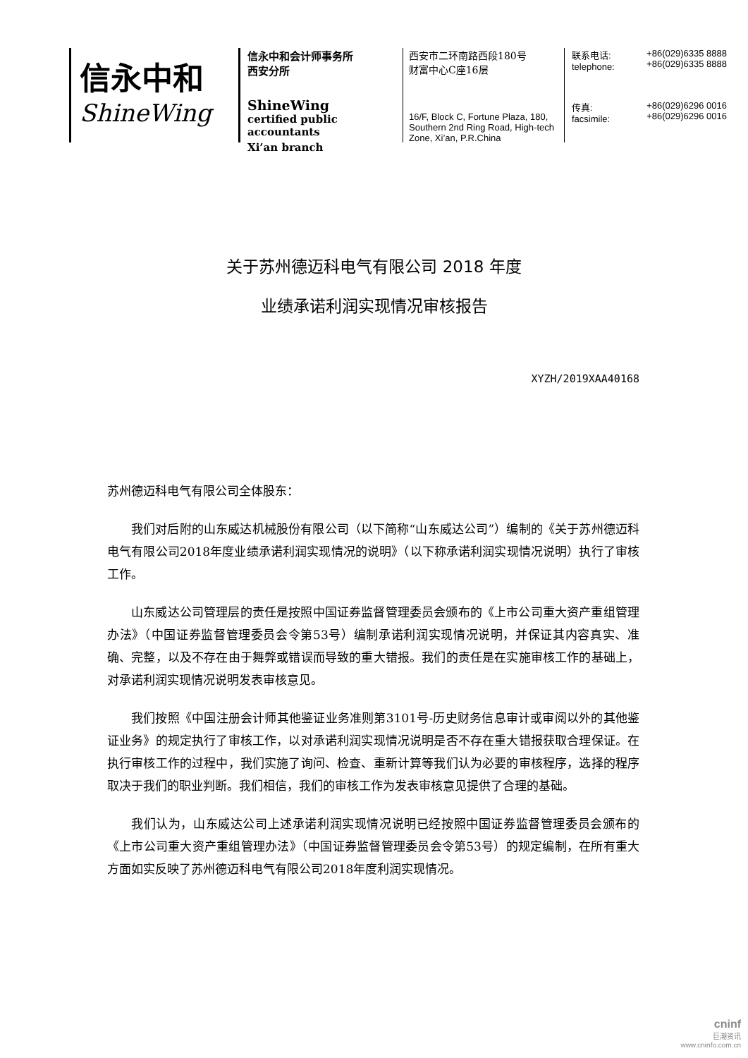信永中和
ShineWing
信永中和会计师事务所
西安分所
ShineWing
certified public accountants
Xi’an branch
西安市二环南路西段180号
财富中心C座16层
16/F, Block C, Fortune Plaza, 180, Southern 2nd Ring Road, High-tech Zone, Xi’an, P.R.China
联系电话:
telephone: +86(029)6335 8888
+86(029)6335 8888
传真:
facsimile: +86(029)6296 0016
+86(029)6296 0016
关于苏州德迈科电气有限公司 2018 年度
业绩承诺利润实现情况审核报告
XYZH/2019XAA40168
苏州德迈科电气有限公司全体股东：
我们对后附的山东威达机械股份有限公司（以下简称“山东威达公司”）编制的《关于苏州德迈科电气有限公司2018年度业绩承诺利润实现情况的说明》（以下称承诺利润实现情况说明）执行了审核工作。
山东威达公司管理层的责任是按照中国证券监督管理委员会颁布的《上市公司重大资产重组管理办法》（中国证券监督管理委员会令第53号）编制承诺利润实现情况说明，并保证其内容真实、准确、完整，以及不存在由于舞弊或错误而导致的重大错报。我们的责任是在实施审核工作的基础上，对承诺利润实现情况说明发表审核意见。
我们按照《中国注册会计师其他鉴证业务准则第3101号-历史财务信息审计或审阅以外的其他鉴证业务》的规定执行了审核工作，以对承诺利润实现情况说明是否不存在重大错报获取合理保证。在执行审核工作的过程中，我们实施了询问、检查、重新计算等我们认为必要的审核程序，选择的程序取决于我们的职业判断。我们相信，我们的审核工作为发表审核意见提供了合理的基础。
我们认为，山东威达公司上述承诺利润实现情况说明已经按照中国证券监督管理委员会颁布的《上市公司重大资产重组管理办法》（中国证券监督管理委员会令第53号）的规定编制，在所有重大方面如实反映了苏州德迈科电气有限公司2018年度利润实现情况。
cninf
巨潮资讯
www.cninfo.com.cn